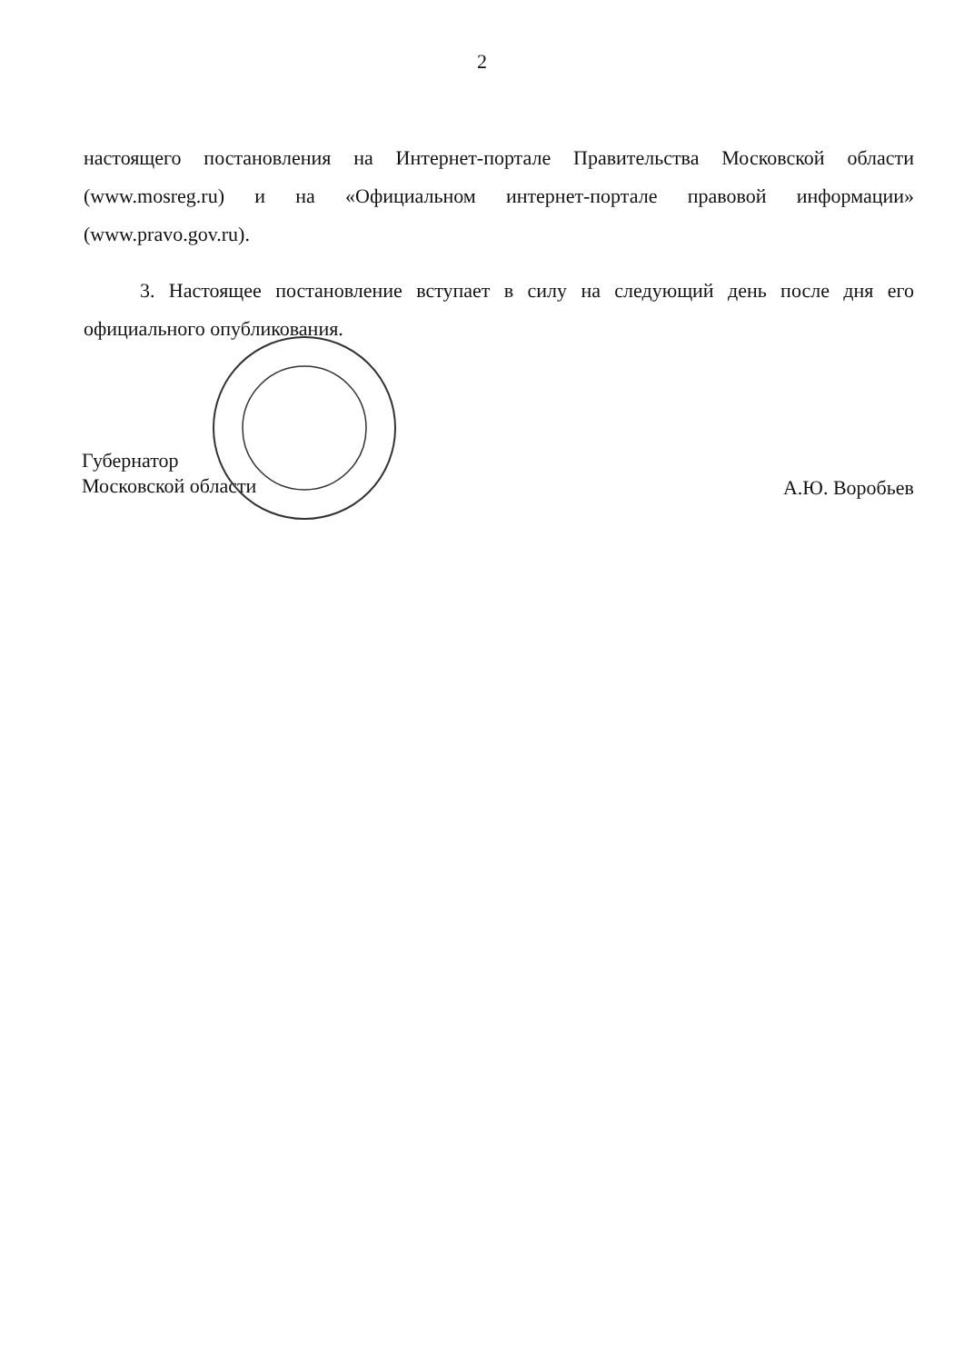2
настоящего постановления на Интернет-портале Правительства Московской области (www.mosreg.ru) и на «Официальном интернет-портале правовой информации» (www.pravo.gov.ru).
3. Настоящее постановление вступает в силу на следующий день после дня его официального опубликования.
Губернатор
Московской области
А.Ю. Воробьев